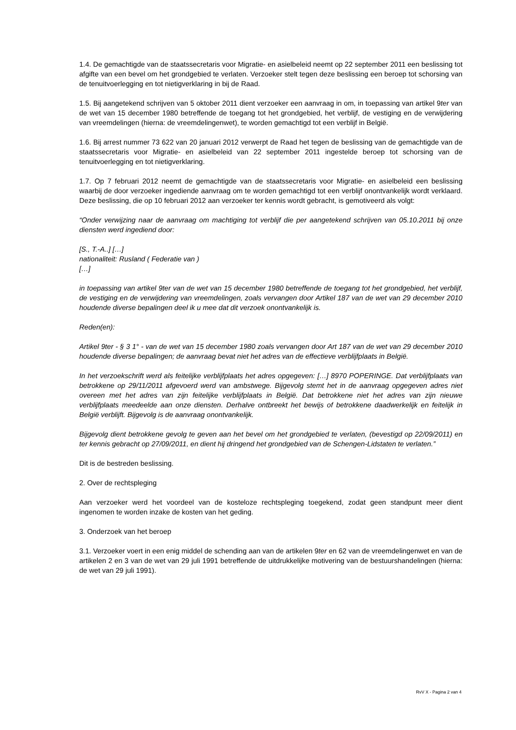1.4. De gemachtigde van de staatssecretaris voor Migratie- en asielbeleid neemt op 22 september 2011 een beslissing tot afgifte van een bevel om het grondgebied te verlaten. Verzoeker stelt tegen deze beslissing een beroep tot schorsing van de tenuitvoerlegging en tot nietigverklaring in bij de Raad.
1.5. Bij aangetekend schrijven van 5 oktober 2011 dient verzoeker een aanvraag in om, in toepassing van artikel 9ter van de wet van 15 december 1980 betreffende de toegang tot het grondgebied, het verblijf, de vestiging en de verwijdering van vreemdelingen (hierna: de vreemdelingenwet), te worden gemachtigd tot een verblijf in België.
1.6. Bij arrest nummer 73 622 van 20 januari 2012 verwerpt de Raad het tegen de beslissing van de gemachtigde van de staatssecretaris voor Migratie- en asielbeleid van 22 september 2011 ingestelde beroep tot schorsing van de tenuitvoerlegging en tot nietigverklaring.
1.7. Op 7 februari 2012 neemt de gemachtigde van de staatssecretaris voor Migratie- en asielbeleid een beslissing waarbij de door verzoeker ingediende aanvraag om te worden gemachtigd tot een verblijf onontvankelijk wordt verklaard. Deze beslissing, die op 10 februari 2012 aan verzoeker ter kennis wordt gebracht, is gemotiveerd als volgt:
“Onder verwijzing naar de aanvraag om machtiging tot verblijf die per aangetekend schrijven van 05.10.2011 bij onze diensten werd ingediend door:
[S., T.-A..] […]
nationaliteit: Rusland ( Federatie van )
[…]
in toepassing van artikel 9ter van de wet van 15 december 1980 betreffende de toegang tot het grondgebied, het verblijf, de vestiging en de verwijdering van vreemdelingen, zoals vervangen door Artikel 187 van de wet van 29 december 2010 houdende diverse bepalingen deel ik u mee dat dit verzoek onontvankelijk is.
Reden(en):
Artikel 9ter - § 3 1° - van de wet van 15 december 1980 zoals vervangen door Art 187 van de wet van 29 december 2010 houdende diverse bepalingen; de aanvraag bevat niet het adres van de effectieve verblijfplaats in België.
In het verzoekschrift werd als feitelijke verblijfplaats het adres opgegeven: […] 8970 POPERINGE. Dat verblijfplaats van betrokkene op 29/11/2011 afgevoerd werd van ambstwege. Bijgevolg stemt het in de aanvraag opgegeven adres niet overeen met het adres van zijn feitelijke verblijfplaats in België. Dat betrokkene niet het adres van zijn nieuwe verblijfplaats meedeelde aan onze diensten. Derhalve ontbreekt het bewijs of betrokkene daadwerkelijk en feitelijk in België verblijft. Bijgevolg is de aanvraag onontvankelijk.
Bijgevolg dient betrokkene gevolg te geven aan het bevel om het grondgebied te verlaten, (bevestigd op 22/09/2011) en ter kennis gebracht op 27/09/2011, en dient hij dringend het grondgebied van de Schengen-Lidstaten te verlaten.”
Dit is de bestreden beslissing.
2. Over de rechtspleging
Aan verzoeker werd het voordeel van de kosteloze rechtspleging toegekend, zodat geen standpunt meer dient ingenomen te worden inzake de kosten van het geding.
3. Onderzoek van het beroep
3.1. Verzoeker voert in een enig middel de schending aan van de artikelen 9ter en 62 van de vreemdelingenwet en van de artikelen 2 en 3 van de wet van 29 juli 1991 betreffende de uitdrukkelijke motivering van de bestuurshandelingen (hierna: de wet van 29 juli 1991).
RvV X - Pagina 2 van 4